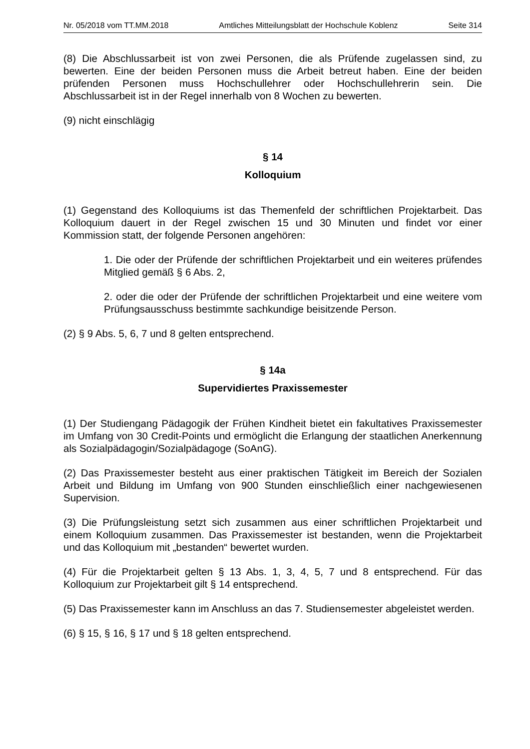Nr. 05/2018 vom TT.MM.2018 Amtliches Mitteilungsblatt der Hochschule Koblenz Seite 314
(8) Die Abschlussarbeit ist von zwei Personen, die als Prüfende zugelassen sind, zu bewerten. Eine der beiden Personen muss die Arbeit betreut haben. Eine der beiden prüfenden Personen muss Hochschullehrer oder Hochschullehrerin sein. Die Abschlussarbeit ist in der Regel innerhalb von 8 Wochen zu bewerten.
(9) nicht einschlägig
§ 14
Kolloquium
(1) Gegenstand des Kolloquiums ist das Themenfeld der schriftlichen Projektarbeit. Das Kolloquium dauert in der Regel zwischen 15 und 30 Minuten und findet vor einer Kommission statt, der folgende Personen angehören:
1. Die oder der Prüfende der schriftlichen Projektarbeit und ein weiteres prüfendes Mitglied gemäß § 6 Abs. 2,
2. oder die oder der Prüfende der schriftlichen Projektarbeit und eine weitere vom Prüfungsausschuss bestimmte sachkundige beisitzende Person.
(2) § 9 Abs. 5, 6, 7 und 8 gelten entsprechend.
§ 14a
Supervidiertes Praxissemester
(1) Der Studiengang Pädagogik der Frühen Kindheit bietet ein fakultatives Praxissemester im Umfang von 30 Credit-Points und ermöglicht die Erlangung der staatlichen Anerkennung als Sozialpädagogin/Sozialpädagoge (SoAnG).
(2) Das Praxissemester besteht aus einer praktischen Tätigkeit im Bereich der Sozialen Arbeit und Bildung im Umfang von 900 Stunden einschließlich einer nachgewiesenen Supervision.
(3) Die Prüfungsleistung setzt sich zusammen aus einer schriftlichen Projektarbeit und einem Kolloquium zusammen. Das Praxissemester ist bestanden, wenn die Projektarbeit und das Kolloquium mit „bestanden“ bewertet wurden.
(4) Für die Projektarbeit gelten § 13 Abs. 1, 3, 4, 5, 7 und 8 entsprechend. Für das Kolloquium zur Projektarbeit gilt § 14 entsprechend.
(5) Das Praxissemester kann im Anschluss an das 7. Studiensemester abgeleistet werden.
(6) § 15, § 16, § 17 und § 18 gelten entsprechend.